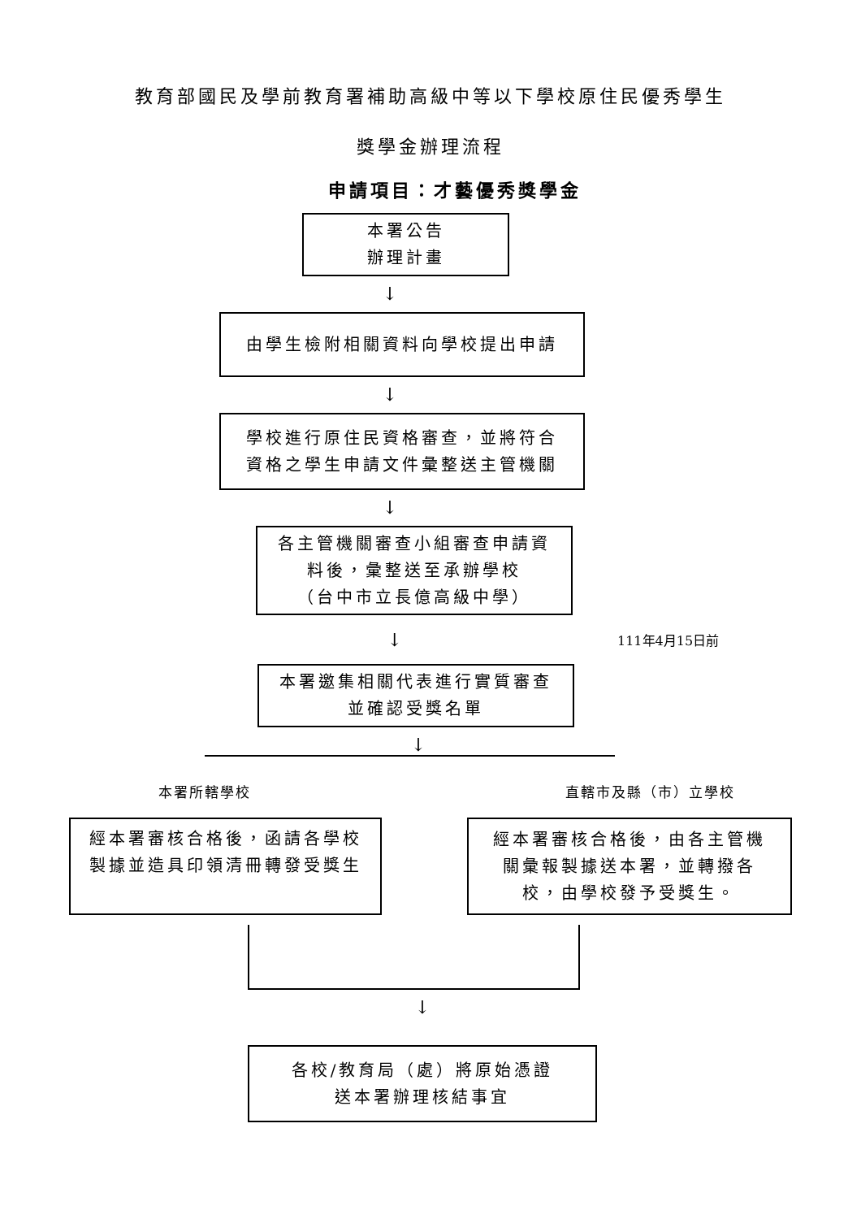教育部國民及學前教育署補助高級中等以下學校原住民優秀學生
獎學金辦理流程
申請項目：才藝優秀獎學金
本署公告
辦理計畫
↓
由學生檢附相關資料向學校提出申請
↓
學校進行原住民資格審查，並將符合
資格之學生申請文件彙整送主管機關
↓
各主管機關審查小組審查申請資
料後，彙整送至承辦學校
（台中市立長億高級中學）
↓
111年4月15日前
本署邀集相關代表進行實質審查
並確認受獎名單
↓
本署所轄學校 直轄市及縣（市）立學校
經本署審核合格後，函請各學校
製據並造具印領清冊轉發受獎生
經本署審核合格後，由各主管機
關彙報製據送本署，並轉撥各
校，由學校發予受獎生。
↓
各校/教育局（處）將原始憑證
送本署辦理核結事宜